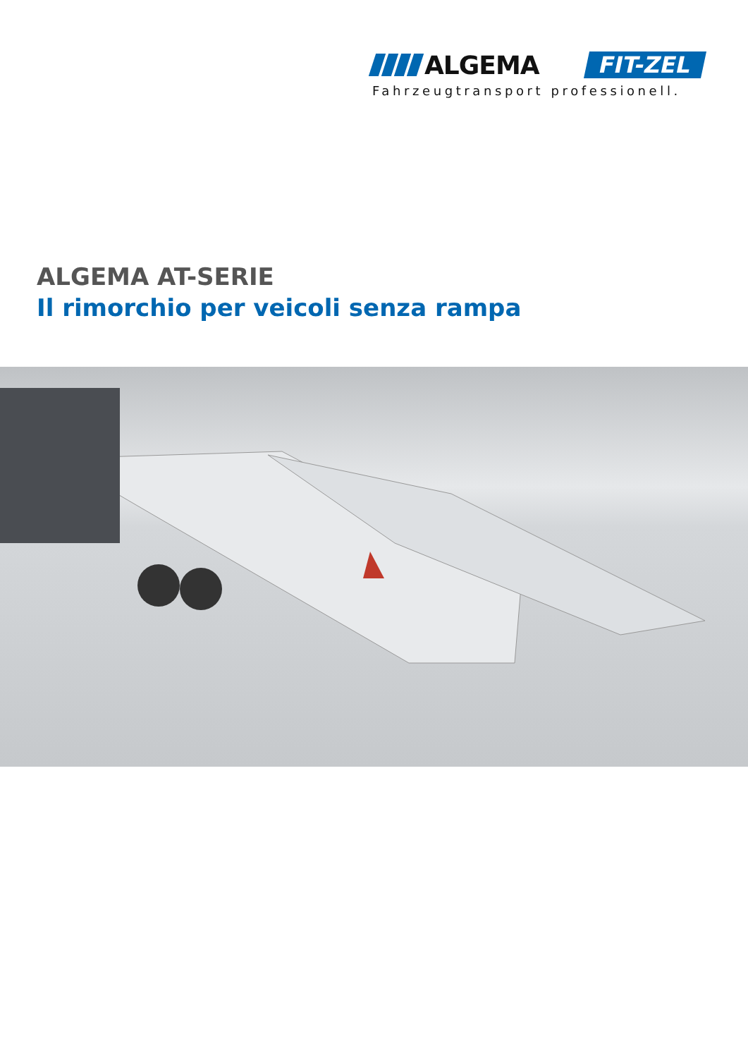ALGEMA FIT-ZEL
Fahrzeugtransport professionell.
ALGEMA AT-SERIE
Il rimorchio per veicoli senza rampa